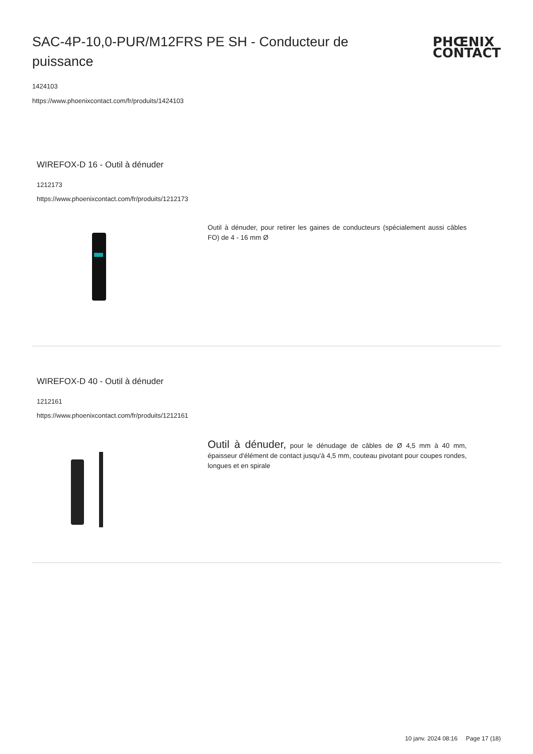SAC-4P-10,0-PUR/M12FRS PE SH - Conducteur de puissance
PHŒNIX
CONTACT
1424103
https://www.phoenixcontact.com/fr/produits/1424103
WIREFOX-D 16 - Outil à dénuder
1212173
https://www.phoenixcontact.com/fr/produits/1212173
Outil à dénuder, pour retirer les gaines de conducteurs (spécialement aussi câbles FO) de 4 - 16 mm Ø
WIREFOX-D 40 - Outil à dénuder
1212161
https://www.phoenixcontact.com/fr/produits/1212161
Outil à dénuder, pour le dénudage de câbles de Ø 4,5 mm à 40 mm, épaisseur d'élément de contact jusqu'à 4,5 mm, couteau pivotant pour coupes rondes, longues et en spirale
10 janv. 2024 08:16 Page 17 (18)